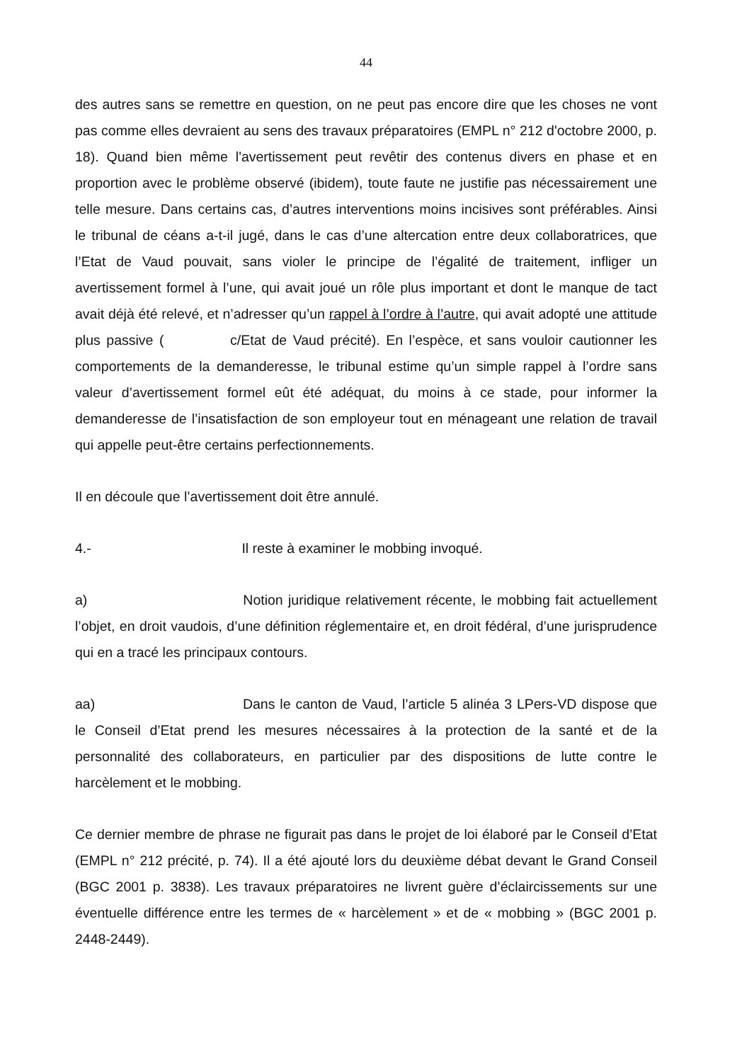44
des autres sans se remettre en question, on ne peut pas encore dire que les choses ne vont pas comme elles devraient au sens des travaux préparatoires (EMPL n° 212 d'octobre 2000, p. 18). Quand bien même l'avertissement peut revêtir des contenus divers en phase et en proportion avec le problème observé (ibidem), toute faute ne justifie pas nécessairement une telle mesure. Dans certains cas, d’autres interventions moins incisives sont préférables. Ainsi le tribunal de céans a-t-il jugé, dans le cas d’une altercation entre deux collaboratrices, que l’Etat de Vaud pouvait, sans violer le principe de l’égalité de traitement, infliger un avertissement formel à l’une, qui avait joué un rôle plus important et dont le manque de tact avait déjà été relevé, et n’adresser qu’un rappel à l’ordre à l’autre, qui avait adopté une attitude plus passive ( c/Etat de Vaud précité). En l’espèce, et sans vouloir cautionner les comportements de la demanderesse, le tribunal estime qu’un simple rappel à l’ordre sans valeur d’avertissement formel eût été adéquat, du moins à ce stade, pour informer la demanderesse de l’insatisfaction de son employeur tout en ménageant une relation de travail qui appelle peut-être certains perfectionnements.
Il en découle que l’avertissement doit être annulé.
4.- Il reste à examiner le mobbing invoqué.
a) Notion juridique relativement récente, le mobbing fait actuellement l’objet, en droit vaudois, d’une définition réglementaire et, en droit fédéral, d’une jurisprudence qui en a tracé les principaux contours.
aa) Dans le canton de Vaud, l’article 5 alinéa 3 LPers-VD dispose que le Conseil d’Etat prend les mesures nécessaires à la protection de la santé et de la personnalité des collaborateurs, en particulier par des dispositions de lutte contre le harcèlement et le mobbing.
Ce dernier membre de phrase ne figurait pas dans le projet de loi élaboré par le Conseil d’Etat (EMPL n° 212 précité, p. 74). Il a été ajouté lors du deuxième débat devant le Grand Conseil (BGC 2001 p. 3838). Les travaux préparatoires ne livrent guère d’éclaircissements sur une éventuelle différence entre les termes de « harcèlement » et de « mobbing » (BGC 2001 p. 2448-2449).